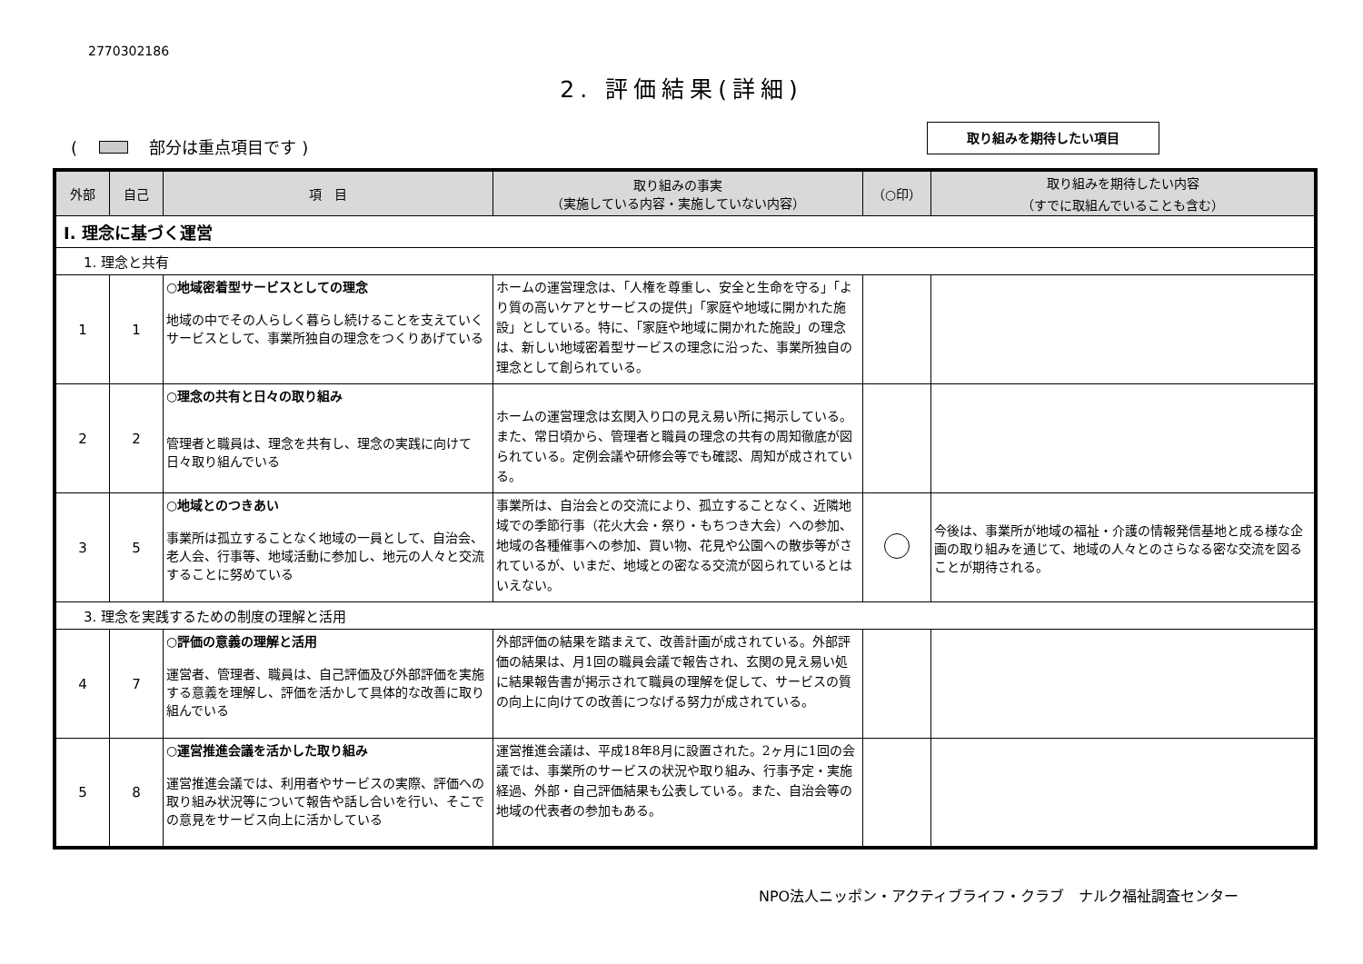2770302186
2. 評価結果(詳細)
( 部分は重点項目です )
取り組みを期待したい項目
| 外部 | 自己 | 項 目 | 取り組みの事実 （実施している内容・実施していない内容） | （○印） | 取り組みを期待したい内容 （すでに取組んでいることも含む） |
| --- | --- | --- | --- | --- | --- |
| Ⅰ. 理念に基づく運営 | | | | | |
| 1. 理念と共有 | | | | | |
| 1 | 1 | ○地域密着型サービスとしての理念 地域の中でその人らしく暮らし続けることを支えていくサービスとして、事業所独自の理念をつくりあげている | ホームの運営理念は、「人権を尊重し、安全と生命を守る」「より質の高いケアとサービスの提供」「家庭や地域に開かれた施設」としている。特に、「家庭や地域に開かれた施設」の理念は、新しい地域密着型サービスの理念に沿った、事業所独自の理念として創られている。 | | |
| 2 | 2 | ○理念の共有と日々の取り組み 管理者と職員は、理念を共有し、理念の実践に向けて日々取り組んでいる | ホームの運営理念は玄関入り口の見え易い所に掲示している。また、常日頃から、管理者と職員の理念の共有の周知徹底が図られている。定例会議や研修会等でも確認、周知が成されている。 | | |
| 3 | 5 | ○地域とのつきあい 事業所は孤立することなく地域の一員として、自治会、老人会、行事等、地域活動に参加し、地元の人々と交流することに努めている | 事業所は、自治会との交流により、孤立することなく、近隣地域での季節行事（花火大会・祭り・もちつき大会）への参加、地域の各種催事への参加、買い物、花見や公園への散歩等がされているが、いまだ、地域との密なる交流が図られているとはいえない。 | | 今後は、事業所が地域の福祉・介護の情報発信基地と成る様な企画の取り組みを通じて、地域の人々とのさらなる密な交流を図ることが期待される。 |
| 3. 理念を実践するための制度の理解と活用 | | | | | |
| 4 | 7 | ○評価の意義の理解と活用 運営者、管理者、職員は、自己評価及び外部評価を実施する意義を理解し、評価を活かして具体的な改善に取り組んでいる | 外部評価の結果を踏まえて、改善計画が成されている。外部評価の結果は、月1回の職員会議で報告され、玄関の見え易い処に結果報告書が掲示されて職員の理解を促して、サービスの質の向上に向けての改善につなげる努力が成されている。 | | |
| 5 | 8 | ○運営推進会議を活かした取り組み 運営推進会議では、利用者やサービスの実際、評価への取り組み状況等について報告や話し合いを行い、そこでの意見をサービス向上に活かしている | 運営推進会議は、平成18年8月に設置された。2ヶ月に1回の会議では、事業所のサービスの状況や取り組み、行事予定・実施経過、外部・自己評価結果も公表している。また、自治会等の地域の代表者の参加もある。 | | |
NPO法人ニッポン・アクティブライフ・クラブ　ナルク福祉調査センター